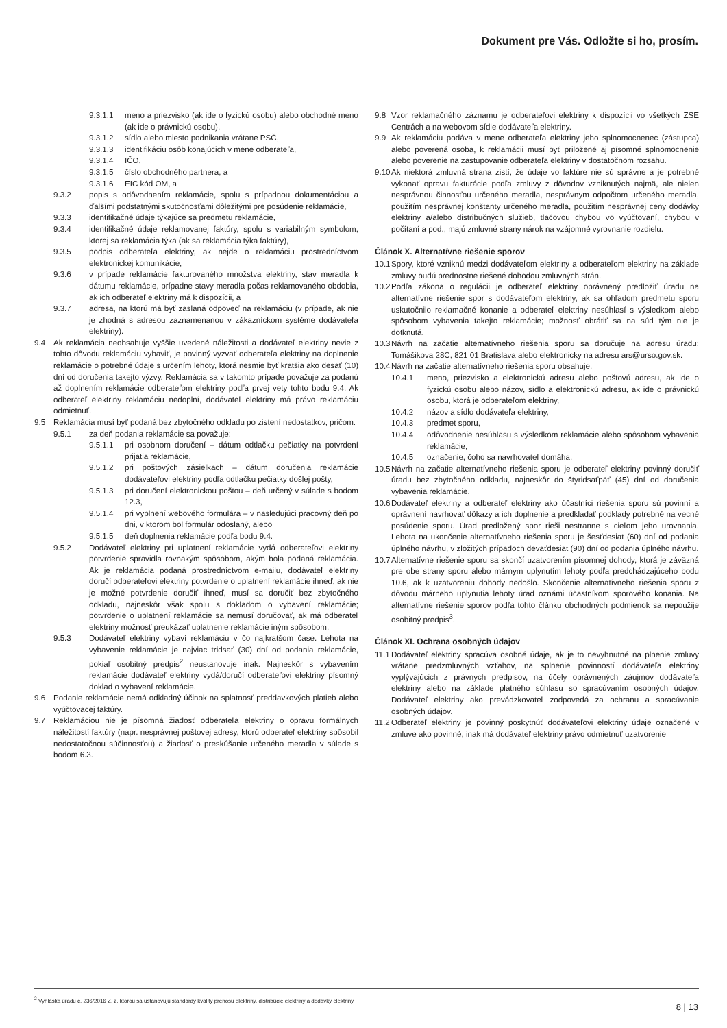Dokument pre Vás. Odložte si ho, prosím.
9.3.1.1 meno a priezvisko (ak ide o fyzickú osobu) alebo obchodné meno (ak ide o právnickú osobu),
9.3.1.2 sídlo alebo miesto podnikania vrátane PSČ,
9.3.1.3 identifikáciu osôb konajúcich v mene odberateľa,
9.3.1.4 IČO,
9.3.1.5 číslo obchodného partnera, a
9.3.1.6 EIC kód OM, a
9.3.2 popis s odôvodnením reklamácie, spolu s prípadnou dokumentáciou a ďalšími podstatnými skutočnosťami dôležitými pre posúdenie reklamácie,
9.3.3 identifikačné údaje týkajúce sa predmetu reklamácie,
9.3.4 identifikačné údaje reklamovanej faktúry, spolu s variabilným symbolom, ktorej sa reklamácia týka (ak sa reklamácia týka faktúry),
9.3.5 podpis odberateľa elektriny, ak nejde o reklamáciu prostredníctvom elektronickej komunikácie,
9.3.6 v prípade reklamácie fakturovaného množstva elektriny, stav meradla k dátumu reklamácie, prípadne stavy meradla počas reklamovaného obdobia, ak ich odberateľ elektriny má k dispozícii, a
9.3.7 adresa, na ktorú má byť zaslaná odpoveď na reklamáciu (v prípade, ak nie je zhodná s adresou zaznamenanou v zákazníckom systéme dodávateľa elektriny).
9.4 Ak reklamácia neobsahuje vyššie uvedené náležitosti a dodávateľ elektriny nevie z tohto dôvodu reklamáciu vybaviť, je povinný vyzvať odberateľa elektriny na doplnenie reklamácie o potrebné údaje s určením lehoty, ktorá nesmie byť kratšia ako desať (10) dní od doručenia takejto výzvy. Reklamácia sa v takomto prípade považuje za podanú až doplnením reklamácie odberateľom elektriny podľa prvej vety tohto bodu 9.4. Ak odberateľ elektriny reklamáciu nedoplní, dodávateľ elektriny má právo reklamáciu odmietnuť.
9.5 Reklamácia musí byť podaná bez zbytočného odkladu po zistení nedostatkov, pričom:
9.5.1 za deň podania reklamácie sa považuje:
9.5.1.1 pri osobnom doručení – dátum odtlačku pečiatky na potvrdení prijatia reklamácie,
9.5.1.2 pri poštových zásielkach – dátum doručenia reklamácie dodávateľovi elektriny podľa odtlačku pečiatky došlej pošty,
9.5.1.3 pri doručení elektronickou poštou – deň určený v súlade s bodom 12.3,
9.5.1.4 pri vyplnení webového formulára – v nasledujúci pracovný deň po dni, v ktorom bol formulár odoslaný, alebo
9.5.1.5 deň doplnenia reklamácie podľa bodu 9.4.
9.5.2 Dodávateľ elektriny pri uplatnení reklamácie vydá odberateľovi elektriny potvrdenie spravidla rovnakým spôsobom, akým bola podaná reklamácia. Ak je reklamácia podaná prostredníctvom e-mailu, dodávateľ elektriny doručí odberateľovi elektriny potvrdenie o uplatnení reklamácie ihneď; ak nie je možné potvrdenie doručiť ihneď, musí sa doručiť bez zbytočného odkladu, najneskôr však spolu s dokladom o vybavení reklamácie; potvrdenie o uplatnení reklamácie sa nemusí doručovať, ak má odberateľ elektriny možnosť preukázať uplatnenie reklamácie iným spôsobom.
9.5.3 Dodávateľ elektriny vybaví reklamáciu v čo najkratšom čase. Lehota na vybavenie reklamácie je najviac tridsať (30) dní od podania reklamácie, pokiaľ osobitný predpis<sup>2</sup> neustanovuje inak. Najneskôr s vybavením reklamácie dodávateľ elektriny vydá/doručí odberateľovi elektriny písomný doklad o vybavení reklamácie.
9.6 Podanie reklamácie nemá odkladný účinok na splatnosť preddavkových platieb alebo vyúčtovacej faktúry.
9.7 Reklamáciou nie je písomná žiadosť odberateľa elektriny o opravu formálnych náležitostí faktúry (napr. nesprávnej poštovej adresy, ktorú odberateľ elektriny spôsobil nedostatočnou súčinnosťou) a žiadosť o preskúšanie určeného meradla v súlade s bodom 6.3.
9.8 Vzor reklamačného záznamu je odberateľovi elektriny k dispozícii vo všetkých ZSE Centrách a na webovom sídle dodávateľa elektriny.
9.9 Ak reklamáciu podáva v mene odberateľa elektriny jeho splnomocnenec (zástupca) alebo poverená osoba, k reklamácii musí byť priložené aj písomné splnomocnenie alebo poverenie na zastupovanie odberateľa elektriny v dostatočnom rozsahu.
9.10 Ak niektorá zmluvná strana zistí, že údaje vo faktúre nie sú správne a je potrebné vykonať opravu fakturácie podľa zmluvy z dôvodov vzniknutých najmä, ale nielen nesprávnou činnosťou určeného meradla, nesprávnym odpočtom určeného meradla, použitím nesprávnej konštanty určeného meradla, použitím nesprávnej ceny dodávky elektriny a/alebo distribučných služieb, tlačovou chybou vo vyúčtovaní, chybou v počítaní a pod., majú zmluvné strany nárok na vzájomné vyrovnanie rozdielu.
Článok X. Alternatívne riešenie sporov
10.1 Spory, ktoré vzniknú medzi dodávateľom elektriny a odberateľom elektriny na základe zmluvy budú prednostne riešené dohodou zmluvných strán.
10.2 Podľa zákona o regulácii je odberateľ elektriny oprávnený predložiť úradu na alternatívne riešenie spor s dodávateľom elektriny, ak sa ohľadom predmetu sporu uskutočnilo reklamačné konanie a odberateľ elektriny nesúhlasí s výsledkom alebo spôsobom vybavenia takejto reklamácie; možnosť obrátiť sa na súd tým nie je dotknutá.
10.3 Návrh na začatie alternatívneho riešenia sporu sa doručuje na adresu úradu: Tomášikova 28C, 821 01 Bratislava alebo elektronicky na adresu ars@urso.gov.sk.
10.4 Návrh na začatie alternatívneho riešenia sporu obsahuje:
10.4.1 meno, priezvisko a elektronickú adresu alebo poštovú adresu, ak ide o fyzickú osobu alebo názov, sídlo a elektronickú adresu, ak ide o právnickú osobu, ktorá je odberateľom elektriny,
10.4.2 názov a sídlo dodávateľa elektriny,
10.4.3 predmet sporu,
10.4.4 odôvodnenie nesúhlasu s výsledkom reklamácie alebo spôsobom vybavenia reklamácie,
10.4.5 označenie, čoho sa navrhovateľ domáha.
10.5 Návrh na začatie alternatívneho riešenia sporu je odberateľ elektriny povinný doručiť úradu bez zbytočného odkladu, najneskôr do štyridsaťpäť (45) dní od doručenia vybavenia reklamácie.
10.6 Dodávateľ elektriny a odberateľ elektriny ako účastníci riešenia sporu sú povinní a oprávnení navrhovať dôkazy a ich doplnenie a predkladať podklady potrebné na vecné posúdenie sporu. Úrad predložený spor rieši nestranne s cieľom jeho urovnania. Lehota na ukončenie alternatívneho riešenia sporu je šesťdesiat (60) dní od podania úplného návrhu, v zložitých prípadoch deväťdesiat (90) dní od podania úplného návrhu.
10.7 Alternatívne riešenie sporu sa skončí uzatvorením písomnej dohody, ktorá je záväzná pre obe strany sporu alebo márnym uplynutím lehoty podľa predchádzajúceho bodu 10.6, ak k uzatvoreniu dohody nedošlo. Skončenie alternatívneho riešenia sporu z dôvodu márneho uplynutia lehoty úrad oznámi účastníkom sporového konania. Na alternatívne riešenie sporov podľa tohto článku obchodných podmienok sa nepoužije osobitný predpis<sup>3</sup>.
Článok XI. Ochrana osobných údajov
11.1 Dodávateľ elektriny spracúva osobné údaje, ak je to nevyhnutné na plnenie zmluvy vrátane predzmluvných vzťahov, na splnenie povinností dodávateľa elektriny vyplývajúcich z právnych predpisov, na účely oprávnených záujmov dodávateľa elektriny alebo na základe platného súhlasu so spracúvaním osobných údajov. Dodávateľ elektriny ako prevádzkovateľ zodpovedá za ochranu a spracúvanie osobných údajov.
11.2 Odberateľ elektriny je povinný poskytnúť dodávateľovi elektriny údaje označené v zmluve ako povinné, inak má dodávateľ elektriny právo odmietnuť uzatvorenie
<sup>2</sup> Vyhláška úradu č. 236/2016 Z. z. ktorou sa ustanovujú štandardy kvality prenosu elektriny, distribúcie elektriny a dodávky elektriny.
8 | 13